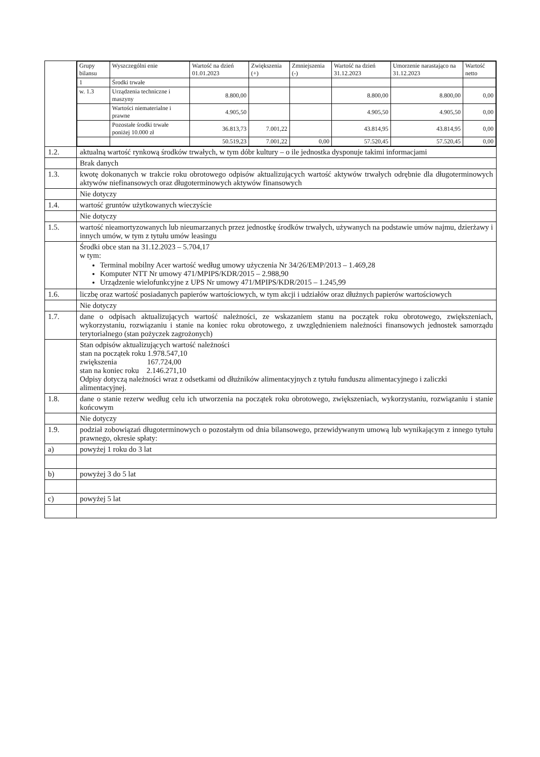| | / Grupy bilansu / Wyszczególni enie / Wartość na dzień 01.01.2023 / Zwiększenia (+) / Zmniejszenia (-) / Wartość na dzień 31.12.2023 / Umorzenie narastająco na 31.12.2023 / Wartość netto / / --- / --- / --- / --- / --- / --- / --- / --- / / 1 / Środki trwałe / / / / / / / / w. 1.3 / Urządzenia techniczne i maszyny / 8.800,00 / / / 8.800,00 / 8.800,00 / 0,00 / / / Wartości niematerialne i prawne / 4.905,50 / / / 4.905,50 / 4.905,50 / 0,00 / / / Pozostałe środki trwałe poniżej 10.000 zł / 36.813,73 / 7.001,22 / / 43.814,95 / 43.814,95 / 0,00 / / / / 50.519,23 / 7.001,22 / 0,00 / 57.520,45 / 57.520,45 / 0,00 / |
| 1.2. | aktualną wartość rynkową środków trwałych, w tym dóbr kultury – o ile jednostka dysponuje takimi informacjami |
| | Brak danych |
| 1.3. | kwotę dokonanych w trakcie roku obrotowego odpisów aktualizujących wartość aktywów trwałych odrębnie dla długoterminowych aktywów niefinansowych oraz długoterminowych aktywów finansowych |
| | Nie dotyczy |
| 1.4. | wartość gruntów użytkowanych wieczyście |
| | Nie dotyczy |
| 1.5. | wartość nieamortyzowanych lub nieumarzanych przez jednostkę środków trwałych, używanych na podstawie umów najmu, dzierżawy i innych umów, w tym z tytułu umów leasingu |
| | Środki obce stan na 31.12.2023 – 5.704,17 w tym: Terminal mobilny Acer wartość według umowy użyczenia Nr 34/26/EMP/2013 – 1.469,28 Komputer NTT Nr umowy 471/MPIPS/KDR/2015 – 2.988,90 Urządzenie wielofunkcyjne z UPS Nr umowy 471/MPIPS/KDR/2015 – 1.245,99 |
| 1.6. | liczbę oraz wartość posiadanych papierów wartościowych, w tym akcji i udziałów oraz dłużnych papierów wartościowych |
| | Nie dotyczy |
| 1.7. | dane o odpisach aktualizujących wartość należności, ze wskazaniem stanu na początek roku obrotowego, zwiększeniach, wykorzystaniu, rozwiązaniu i stanie na koniec roku obrotowego, z uwzględnieniem należności finansowych jednostek samorządu terytorialnego (stan pożyczek zagrożonych) |
| | Stan odpisów aktualizujących wartość należności stan na początek roku 1.978.547,10 zwiększenia 167.724,00 stan na koniec roku 2.146.271,10 Odpisy dotyczą należności wraz z odsetkami od dłużników alimentacyjnych z tytułu funduszu alimentacyjnego i zaliczki alimentacyjnej. |
| 1.8. | dane o stanie rezerw według celu ich utworzenia na początek roku obrotowego, zwiększeniach, wykorzystaniu, rozwiązaniu i stanie końcowym |
| | Nie dotyczy |
| 1.9. | podział zobowiązań długoterminowych o pozostałym od dnia bilansowego, przewidywanym umową lub wynikającym z innego tytułu prawnego, okresie spłaty: |
| a) | powyżej 1 roku do 3 lat |
| b) | powyżej 3 do 5 lat |
| c) | powyżej 5 lat |